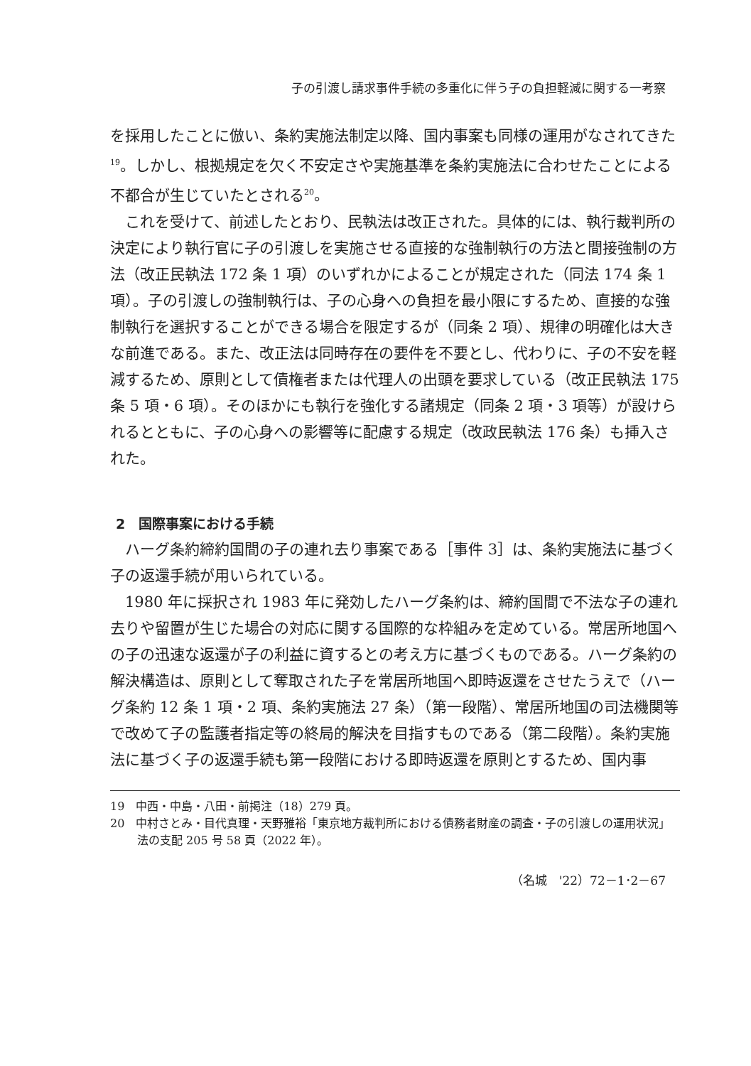子の引渡し請求事件手続の多重化に伴う子の負担軽減に関する一考察
を採用したことに倣い、条約実施法制定以降、国内事案も同様の運用がなされてきた<sup>19</sup>。しかし、根拠規定を欠く不安定さや実施基準を条約実施法に合わせたことによる不都合が生じていたとされる<sup>20</sup>。
これを受けて、前述したとおり、民執法は改正された。具体的には、執行裁判所の決定により執行官に子の引渡しを実施させる直接的な強制執行の方法と間接強制の方法（改正民執法 172 条 1 項）のいずれかによることが規定された（同法 174 条 1 項）。子の引渡しの強制執行は、子の心身への負担を最小限にするため、直接的な強制執行を選択することができる場合を限定するが（同条 2 項）、規律の明確化は大きな前進である。また、改正法は同時存在の要件を不要とし、代わりに、子の不安を軽減するため、原則として債権者または代理人の出頭を要求している（改正民執法 175 条 5 項・6 項）。そのほかにも執行を強化する諸規定（同条 2 項・3 項等）が設けられるとともに、子の心身への影響等に配慮する規定（改政民執法 176 条）も挿入された。
2　国際事案における手続
ハーグ条約締約国間の子の連れ去り事案である［事件 3］は、条約実施法に基づく子の返還手続が用いられている。
1980 年に採択され 1983 年に発効したハーグ条約は、締約国間で不法な子の連れ去りや留置が生じた場合の対応に関する国際的な枠組みを定めている。常居所地国への子の迅速な返還が子の利益に資するとの考え方に基づくものである。ハーグ条約の解決構造は、原則として奪取された子を常居所地国へ即時返還をさせたうえで（ハーグ条約 12 条 1 項・2 項、条約実施法 27 条）（第一段階）、常居所地国の司法機関等で改めて子の監護者指定等の終局的解決を目指すものである（第二段階）。条約実施法に基づく子の返還手続も第一段階における即時返還を原則とするため、国内事
19　中西・中島・八田・前掲注（18）279 頁。
20　中村さとみ・目代真理・天野雅裕「東京地方裁判所における債務者財産の調査・子の引渡しの運用状況」法の支配 205 号 58 頁（2022 年）。
（名城　'22）72－1･2－67